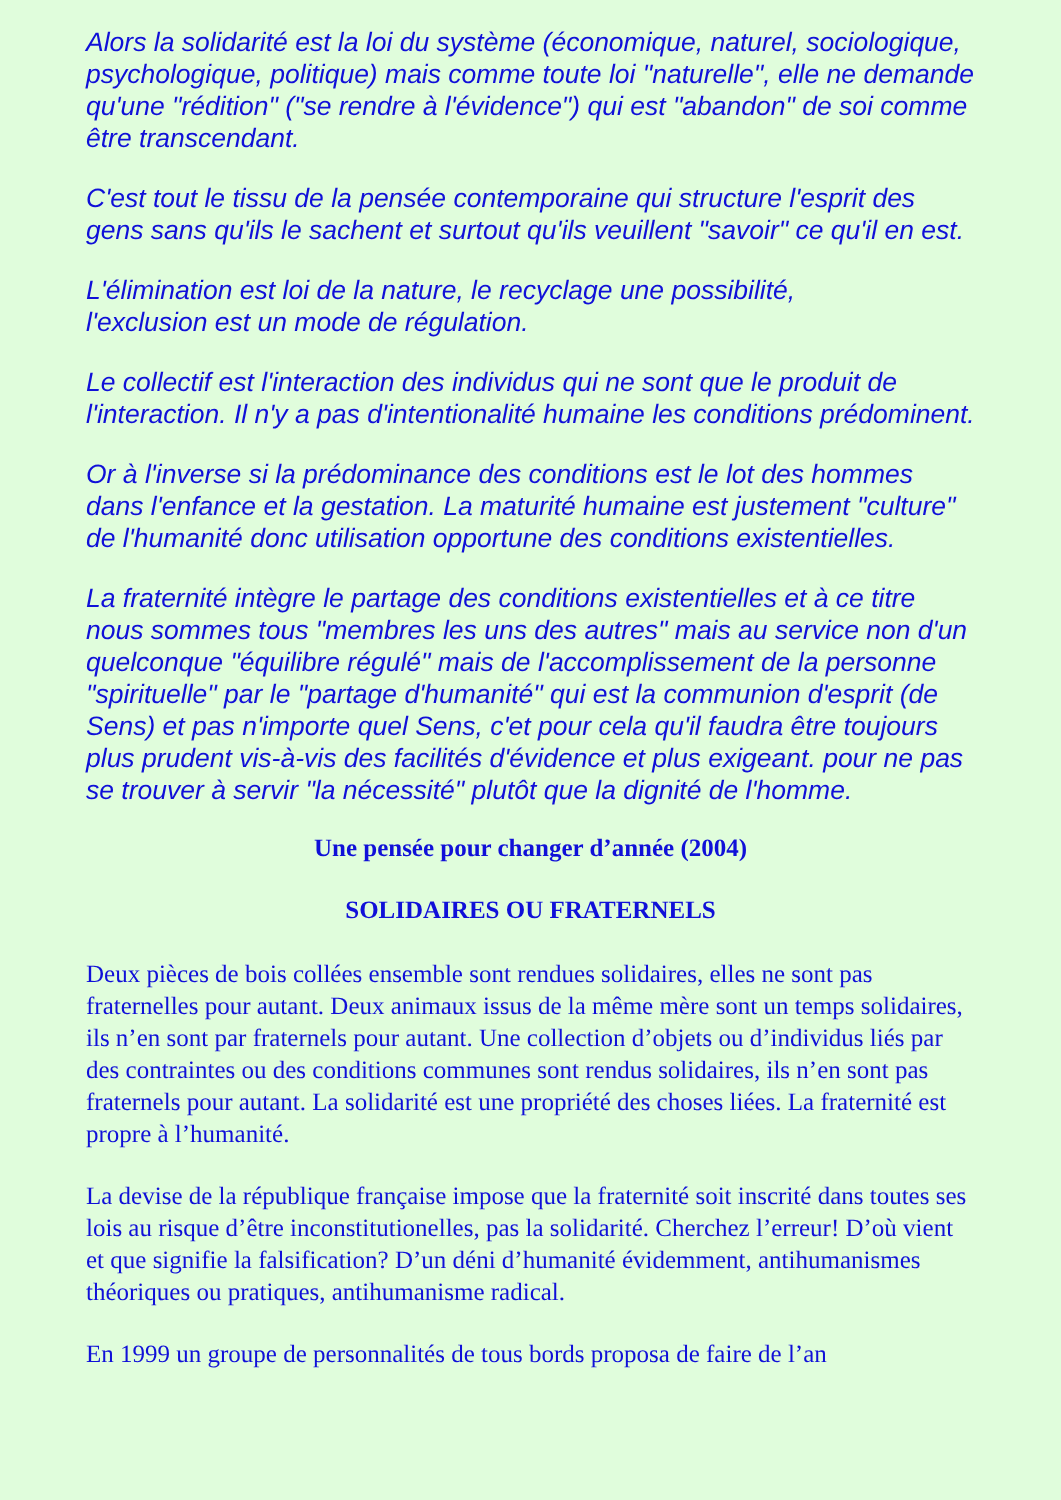Alors la solidarité est la loi du système (économique, naturel, sociologique, psychologique, politique) mais comme toute loi "naturelle", elle ne demande qu'une "rédition" ("se rendre à l'évidence") qui est "abandon" de soi comme être transcendant.
C'est tout le tissu de la pensée contemporaine qui structure l'esprit des gens sans qu'ils le sachent et surtout qu'ils veuillent "savoir" ce qu'il en est.
L'élimination est loi de la nature, le recyclage une possibilité,
l'exclusion est un mode de régulation.
Le collectif est l'interaction des individus qui ne sont que le produit de l'interaction. Il n'y a pas d'intentionalité humaine les conditions prédominent.
Or à l'inverse si la prédominance des conditions est le lot des hommes dans l'enfance et la gestation. La maturité humaine est justement "culture" de l'humanité donc utilisation opportune des conditions existentielles.
La fraternité intègre le partage des conditions existentielles et à ce titre nous sommes tous "membres les uns des autres" mais au service non d'un quelconque "équilibre régulé" mais de l'accomplissement de la personne "spirituelle" par le "partage d'humanité" qui est la communion d'esprit (de Sens) et pas n'importe quel Sens, c'et pour cela qu'il faudra être toujours plus prudent vis-à-vis des facilités d'évidence et plus exigeant. pour ne pas se trouver à servir "la nécessité" plutôt que la dignité de l'homme.
Une pensée pour changer d’année (2004)
SOLIDAIRES OU FRATERNELS
Deux pièces de bois collées ensemble sont rendues solidaires, elles ne sont pas fraternelles pour autant. Deux animaux issus de la même mère sont un temps solidaires, ils n’en sont par fraternels pour autant. Une collection d’objets ou d’individus liés par des contraintes ou des conditions communes sont rendus solidaires, ils n’en sont pas fraternels pour autant. La solidarité est une propriété des choses liées. La fraternité est propre à l’humanité.
La devise de la république française impose que la fraternité soit inscrité dans toutes ses lois au risque d’être inconstitutionelles, pas la solidarité. Cherchez l’erreur! D’où vient et que signifie la falsification? D’un déni d’humanité évidemment, antihumanismes théoriques ou pratiques, antihumanisme radical.
En 1999 un groupe de personnalités de tous bords proposa de faire de l’an